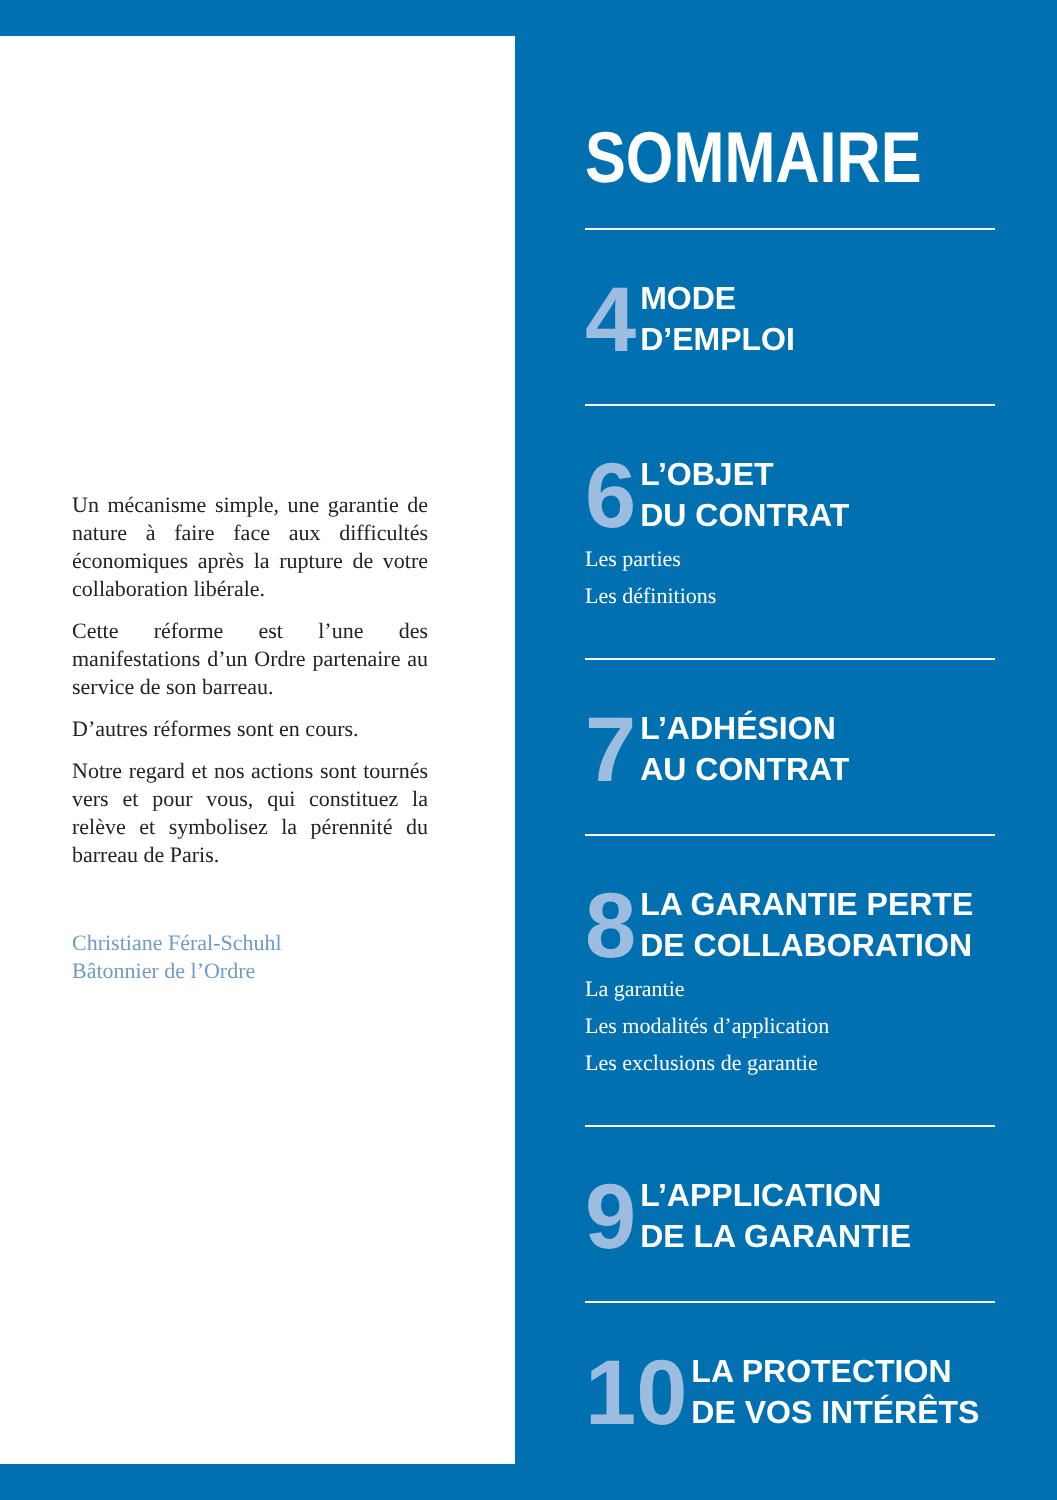Un mécanisme simple, une garantie de nature à faire face aux difficultés économiques après la rupture de votre collaboration libérale.
Cette réforme est l’une des manifestations d’un Ordre partenaire au service de son barreau.
D’autres réformes sont en cours.
Notre regard et nos actions sont tournés vers et pour vous, qui constituez la relève et symbolisez la pérennité du barreau de Paris.
Christiane Féral-Schuhl
Bâtonnier de l’Ordre
SOMMAIRE
4 MODE
D’EMPLOI
6 L’OBJET
DU CONTRAT
Les parties
Les définitions
7 L’ADHÉSION
AU CONTRAT
8 LA GARANTIE PERTE
DE COLLABORATION
La garantie
Les modalités d’application
Les exclusions de garantie
9 L’APPLICATION
DE LA GARANTIE
10 LA PROTECTION
DE VOS INTÉRÊTS